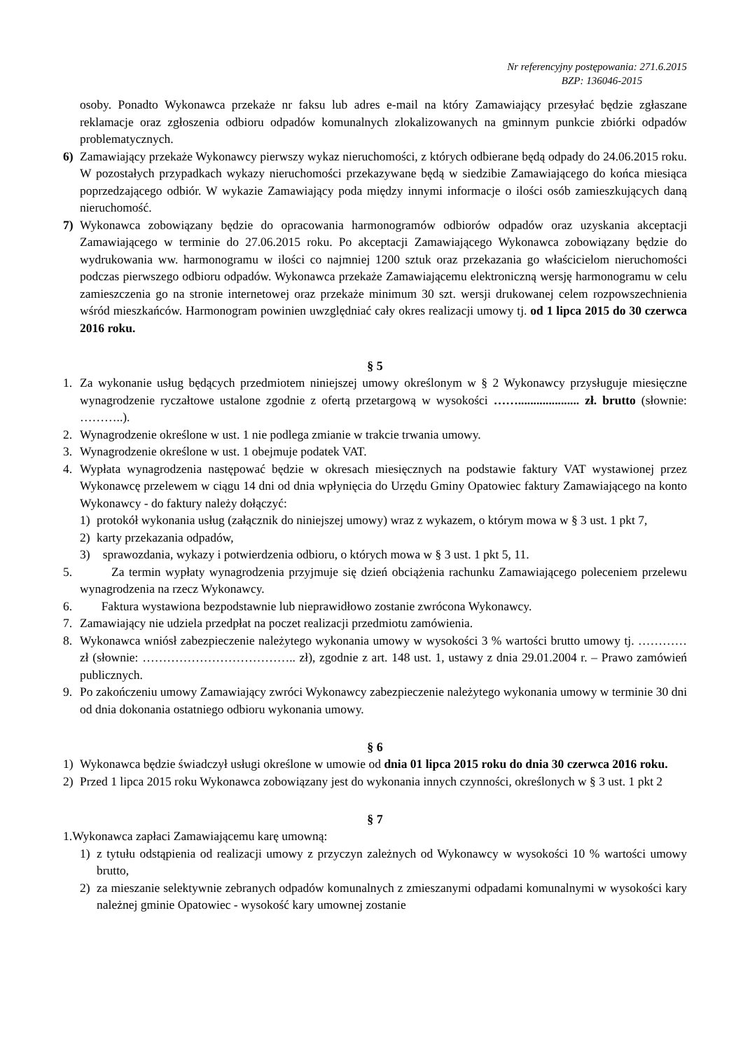Nr referencyjny postępowania: 271.6.2015
BZP: 136046-2015
osoby. Ponadto Wykonawca przekaże nr faksu lub adres e-mail na który Zamawiający przesyłać będzie zgłaszane reklamacje oraz zgłoszenia odbioru odpadów komunalnych zlokalizowanych na gminnym punkcie zbiórki odpadów problematycznych.
6) Zamawiający przekaże Wykonawcy pierwszy wykaz nieruchomości, z których odbierane będą odpady do 24.06.2015 roku. W pozostałych przypadkach wykazy nieruchomości przekazywane będą w siedzibie Zamawiającego do końca miesiąca poprzedzającego odbiór. W wykazie Zamawiający poda między innymi informacje o ilości osób zamieszkujących daną nieruchomość.
7) Wykonawca zobowiązany będzie do opracowania harmonogramów odbiorów odpadów oraz uzyskania akceptacji Zamawiającego w terminie do 27.06.2015 roku. Po akceptacji Zamawiającego Wykonawca zobowiązany będzie do wydrukowania ww. harmonogramu w ilości co najmniej 1200 sztuk oraz przekazania go właścicielom nieruchomości podczas pierwszego odbioru odpadów. Wykonawca przekaże Zamawiającemu elektroniczną wersję harmonogramu w celu zamieszczenia go na stronie internetowej oraz przekaże minimum 30 szt. wersji drukowanej celem rozpowszechnienia wśród mieszkańców. Harmonogram powinien uwzględniać cały okres realizacji umowy tj. od 1 lipca 2015 do 30 czerwca 2016 roku.
§ 5
1. Za wykonanie usług będących przedmiotem niniejszej umowy określonym w § 2 Wykonawcy przysługuje miesięczne wynagrodzenie ryczałtowe ustalone zgodnie z ofertą przetargową w wysokości …….................... zł. brutto (słownie: ………..).
2. Wynagrodzenie określone w ust. 1 nie podlega zmianie w trakcie trwania umowy.
3. Wynagrodzenie określone w ust. 1 obejmuje podatek VAT.
4. Wypłata wynagrodzenia następować będzie w okresach miesięcznych na podstawie faktury VAT wystawionej przez Wykonawcę przelewem w ciągu 14 dni od dnia wpłynięcia do Urzędu Gminy Opatowiec faktury Zamawiającego na konto Wykonawcy - do faktury należy dołączyć:
1) protokół wykonania usług (załącznik do niniejszej umowy) wraz z wykazem, o którym mowa w § 3 ust. 1 pkt 7,
2) karty przekazania odpadów,
3) sprawozdania, wykazy i potwierdzenia odbioru, o których mowa w § 3 ust. 1 pkt 5, 11.
5. Za termin wypłaty wynagrodzenia przyjmuje się dzień obciążenia rachunku Zamawiającego poleceniem przelewu wynagrodzenia na rzecz Wykonawcy.
6. Faktura wystawiona bezpodstawnie lub nieprawidłowo zostanie zwrócona Wykonawcy.
7. Zamawiający nie udziela przedpłat na poczet realizacji przedmiotu zamówienia.
8. Wykonawca wniósł zabezpieczenie należytego wykonania umowy w wysokości 3 % wartości brutto umowy tj. ………… zł (słownie: ……………………………….. zł), zgodnie z art. 148 ust. 1, ustawy z dnia 29.01.2004 r. – Prawo zamówień publicznych.
9. Po zakończeniu umowy Zamawiający zwróci Wykonawcy zabezpieczenie należytego wykonania umowy w terminie 30 dni od dnia dokonania ostatniego odbioru wykonania umowy.
§ 6
1) Wykonawca będzie świadczył usługi określone w umowie od dnia 01 lipca 2015 roku do dnia 30 czerwca 2016 roku.
2) Przed 1 lipca 2015 roku Wykonawca zobowiązany jest do wykonania innych czynności, określonych w § 3 ust. 1 pkt 2
§ 7
1.Wykonawca zapłaci Zamawiającemu karę umowną:
1) z tytułu odstąpienia od realizacji umowy z przyczyn zależnych od Wykonawcy w wysokości 10 % wartości umowy brutto,
2) za mieszanie selektywnie zebranych odpadów komunalnych z zmieszanymi odpadami komunalnymi w wysokości kary należnej gminie Opatowiec - wysokość kary umownej zostanie